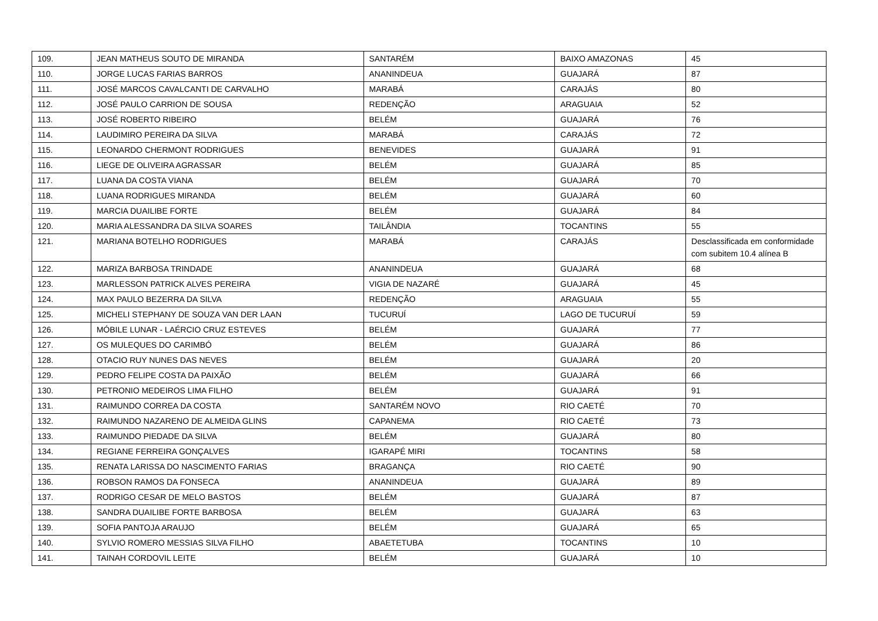| 109. | JEAN MATHEUS SOUTO DE MIRANDA | SANTARÉM | BAIXO AMAZONAS | 45 |
| 110. | JORGE LUCAS FARIAS BARROS | ANANINDEUA | GUAJARÁ | 87 |
| 111. | JOSÉ MARCOS CAVALCANTI DE CARVALHO | MARABÁ | CARAJÁS | 80 |
| 112. | JOSÉ PAULO CARRION DE SOUSA | REDENÇÃO | ARAGUAIA | 52 |
| 113. | JOSÉ ROBERTO RIBEIRO | BELÉM | GUAJARÁ | 76 |
| 114. | LAUDIMIRO PEREIRA DA SILVA | MARABÁ | CARAJÁS | 72 |
| 115. | LEONARDO CHERMONT RODRIGUES | BENEVIDES | GUAJARÁ | 91 |
| 116. | LIEGE DE OLIVEIRA AGRASSAR | BELÉM | GUAJARÁ | 85 |
| 117. | LUANA DA COSTA VIANA | BELÉM | GUAJARÁ | 70 |
| 118. | LUANA RODRIGUES MIRANDA | BELÉM | GUAJARÁ | 60 |
| 119. | MARCIA DUAILIBE FORTE | BELÉM | GUAJARÁ | 84 |
| 120. | MARIA ALESSANDRA DA SILVA SOARES | TAILÂNDIA | TOCANTINS | 55 |
| 121. | MARIANA BOTELHO RODRIGUES | MARABÁ | CARAJÁS | Desclassificada em conformidade com subitem 10.4 alínea B |
| 122. | MARIZA BARBOSA TRINDADE | ANANINDEUA | GUAJARÁ | 68 |
| 123. | MARLESSON PATRICK ALVES PEREIRA | VIGIA DE NAZARÉ | GUAJARÁ | 45 |
| 124. | MAX PAULO BEZERRA DA SILVA | REDENÇÃO | ARAGUAIA | 55 |
| 125. | MICHELI STEPHANY DE SOUZA VAN DER LAAN | TUCURUÍ | LAGO DE TUCURUÍ | 59 |
| 126. | MÓBILE LUNAR - LAÉRCIO CRUZ ESTEVES | BELÉM | GUAJARÁ | 77 |
| 127. | OS MULEQUES DO CARIMBÓ | BELÉM | GUAJARÁ | 86 |
| 128. | OTACIO RUY NUNES DAS NEVES | BELÉM | GUAJARÁ | 20 |
| 129. | PEDRO FELIPE COSTA DA PAIXÃO | BELÉM | GUAJARÁ | 66 |
| 130. | PETRONIO MEDEIROS LIMA FILHO | BELÉM | GUAJARÁ | 91 |
| 131. | RAIMUNDO CORREA DA COSTA | SANTARÉM NOVO | RIO CAETÉ | 70 |
| 132. | RAIMUNDO NAZARENO DE ALMEIDA GLINS | CAPANEMA | RIO CAETÉ | 73 |
| 133. | RAIMUNDO PIEDADE DA SILVA | BELÉM | GUAJARÁ | 80 |
| 134. | REGIANE FERREIRA GONÇALVES | IGARAPÉ MIRI | TOCANTINS | 58 |
| 135. | RENATA LARISSA DO NASCIMENTO FARIAS | BRAGANÇA | RIO CAETÉ | 90 |
| 136. | ROBSON RAMOS DA FONSECA | ANANINDEUA | GUAJARÁ | 89 |
| 137. | RODRIGO CESAR DE MELO BASTOS | BELÉM | GUAJARÁ | 87 |
| 138. | SANDRA DUAILIBE FORTE BARBOSA | BELÉM | GUAJARÁ | 63 |
| 139. | SOFIA PANTOJA ARAUJO | BELÉM | GUAJARÁ | 65 |
| 140. | SYLVIO ROMERO MESSIAS SILVA FILHO | ABAETETUBA | TOCANTINS | 10 |
| 141. | TAINAH CORDOVIL LEITE | BELÉM | GUAJARÁ | 10 |